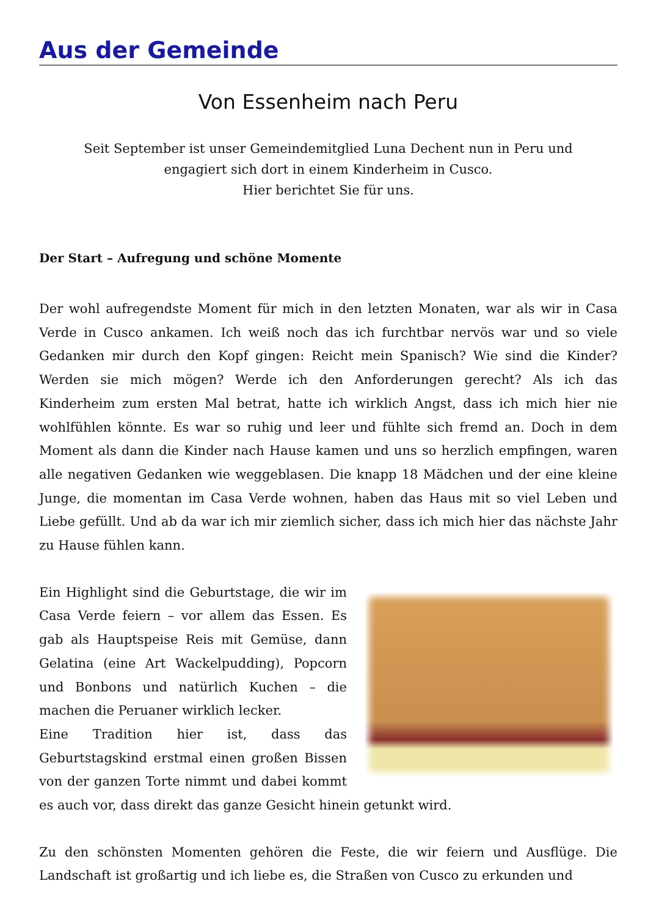Aus der Gemeinde
Von Essenheim nach Peru
Seit September ist unser Gemeindemitglied Luna Dechent nun in Peru und
engagiert sich dort in einem Kinderheim in Cusco.
Hier berichtet Sie für uns.
Der Start – Aufregung und schöne Momente
Der wohl aufregendste Moment für mich in den letzten Monaten, war als wir in Casa Verde in Cusco ankamen. Ich weiß noch das ich furchtbar nervös war und so viele Gedanken mir durch den Kopf gingen: Reicht mein Spanisch? Wie sind die Kinder? Werden sie mich mögen? Werde ich den Anforderungen gerecht? Als ich das Kinderheim zum ersten Mal betrat, hatte ich wirklich Angst, dass ich mich hier nie wohlfühlen könnte. Es war so ruhig und leer und fühlte sich fremd an. Doch in dem Moment als dann die Kinder nach Hause kamen und uns so herzlich empfingen, waren alle negativen Gedanken wie weggeblasen. Die knapp 18 Mädchen und der eine kleine Junge, die momentan im Casa Verde wohnen, haben das Haus mit so viel Leben und Liebe gefüllt. Und ab da war ich mir ziemlich sicher, dass ich mich hier das nächste Jahr zu Hause fühlen kann.
Ein Highlight sind die Geburtstage, die wir im Casa Verde feiern – vor allem das Essen. Es gab als Hauptspeise Reis mit Gemüse, dann Gelatina (eine Art Wackelpudding), Popcorn und Bonbons und natürlich Kuchen – die machen die Peruaner wirklich lecker.
Eine Tradition hier ist, dass das Geburtstagskind erstmal einen großen Bissen von der ganzen Torte nimmt und dabei kommt es auch vor, dass direkt das ganze Gesicht hinein getunkt wird.
Zu den schönsten Momenten gehören die Feste, die wir feiern und Ausflüge. Die Landschaft ist großartig und ich liebe es, die Straßen von Cusco zu erkunden und